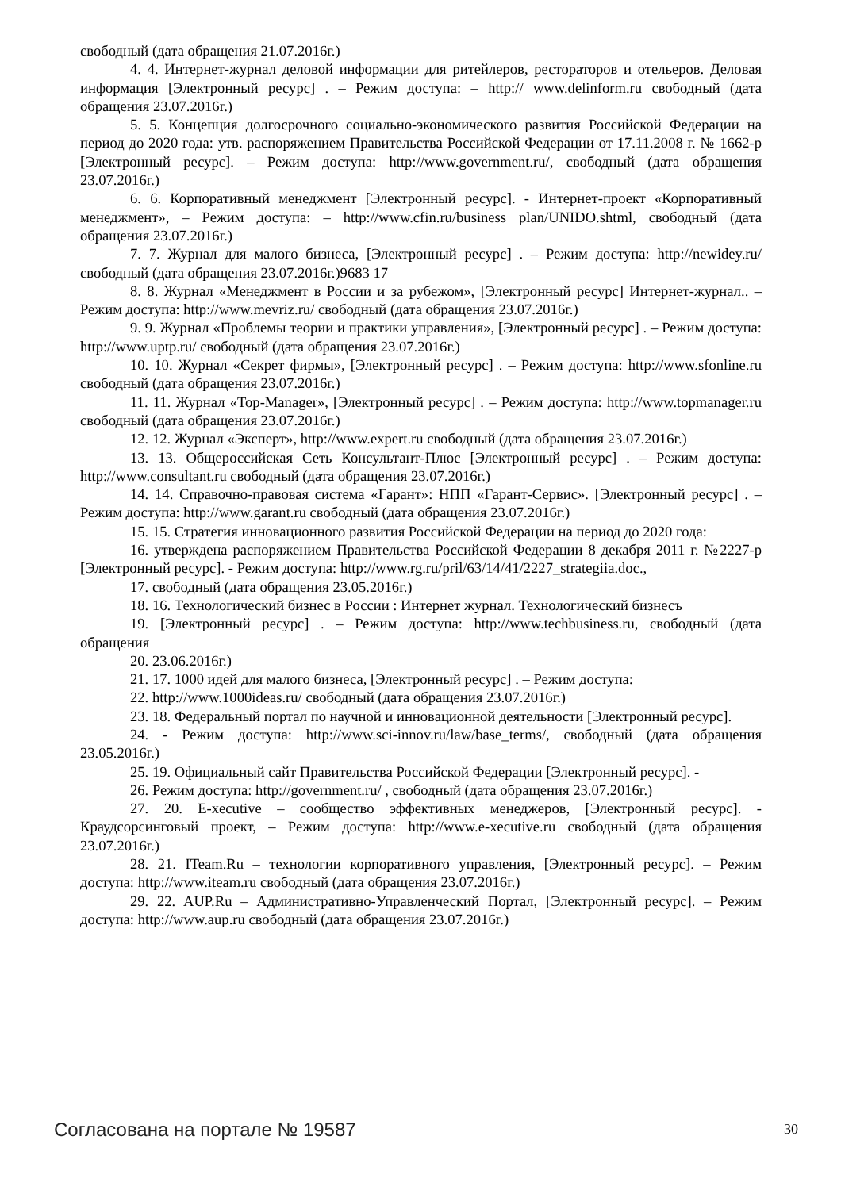свободный (дата обращения 21.07.2016г.)
4. 4. Интернет-журнал деловой информации для ритейлеров, рестораторов и отельеров. Деловая информация [Электронный ресурс] . – Режим доступа: – http:// www.delinform.ru свободный (дата обращения 23.07.2016г.)
5. 5. Концепция долгосрочного социально-экономического развития Российской Федерации на период до 2020 года: утв. распоряжением Правительства Российской Федерации от 17.11.2008 г. № 1662-р [Электронный ресурс]. – Режим доступа: http://www.government.ru/, свободный (дата обращения 23.07.2016г.)
6. 6. Корпоративный менеджмент [Электронный ресурс]. - Интернет-проект «Корпоративный менеджмент», – Режим доступа: – http://www.cfin.ru/business plan/UNIDO.shtml, свободный (дата обращения 23.07.2016г.)
7. 7. Журнал для малого бизнеса, [Электронный ресурс] . – Режим доступа: http://newidey.ru/свободный (дата обращения 23.07.2016г.)9683 17
8. 8. Журнал «Менеджмент в России и за рубежом», [Электронный ресурс] Интернет-журнал.. – Режим доступа: http://www.mevriz.ru/ свободный (дата обращения 23.07.2016г.)
9. 9. Журнал «Проблемы теории и практики управления», [Электронный ресурс] . – Режим доступа: http://www.uptp.ru/ свободный (дата обращения 23.07.2016г.)
10. 10. Журнал «Секрет фирмы», [Электронный ресурс] . – Режим доступа: http://www.sfonline.ru свободный (дата обращения 23.07.2016г.)
11. 11. Журнал «Top-Manager», [Электронный ресурс] . – Режим доступа: http://www.topmanager.ru свободный (дата обращения 23.07.2016г.)
12. 12. Журнал «Эксперт», http://www.expert.ru свободный (дата обращения 23.07.2016г.)
13. 13. Общероссийская Сеть Консультант-Плюс [Электронный ресурс] . – Режим доступа: http://www.consultant.ru свободный (дата обращения 23.07.2016г.)
14. 14. Справочно-правовая система «Гарант»: НПП «Гарант-Сервис». [Электронный ресурс] . – Режим доступа: http://www.garant.ru свободный (дата обращения 23.07.2016г.)
15. 15. Стратегия инновационного развития Российской Федерации на период до 2020 года:
16. утверждена распоряжением Правительства Российской Федерации 8 декабря 2011 г. №2227-р [Электронный ресурс]. - Режим доступа: http://www.rg.ru/pril/63/14/41/2227_strategiia.doc.,
17. свободный (дата обращения 23.05.2016г.)
18. 16. Технологический бизнес в России : Интернет журнал. Технологический бизнесъ
19. [Электронный ресурс] . – Режим доступа: http://www.techbusiness.ru, свободный (дата обращения
20. 23.06.2016г.)
21. 17. 1000 идей для малого бизнеса, [Электронный ресурс] . – Режим доступа:
22. http://www.1000ideas.ru/ свободный (дата обращения 23.07.2016г.)
23. 18. Федеральный портал по научной и инновационной деятельности [Электронный ресурс].
24. - Режим доступа: http://www.sci-innov.ru/law/base_terms/, свободный (дата обращения 23.05.2016г.)
25. 19. Официальный сайт Правительства Российской Федерации [Электронный ресурс]. -
26. Режим доступа: http://government.ru/ , свободный (дата обращения 23.07.2016г.)
27. 20. E-xecutive – сообщество эффективных менеджеров, [Электронный ресурс]. - Краудсорсинговый проект, – Режим доступа: http://www.e-xecutive.ru свободный (дата обращения 23.07.2016г.)
28. 21. ITeam.Ru – технологии корпоративного управления, [Электронный ресурс]. – Режим доступа: http://www.iteam.ru свободный (дата обращения 23.07.2016г.)
29. 22. AUP.Ru – Административно-Управленческий Портал, [Электронный ресурс]. – Режим доступа: http://www.aup.ru свободный (дата обращения 23.07.2016г.)
Согласована на портале № 19587 30